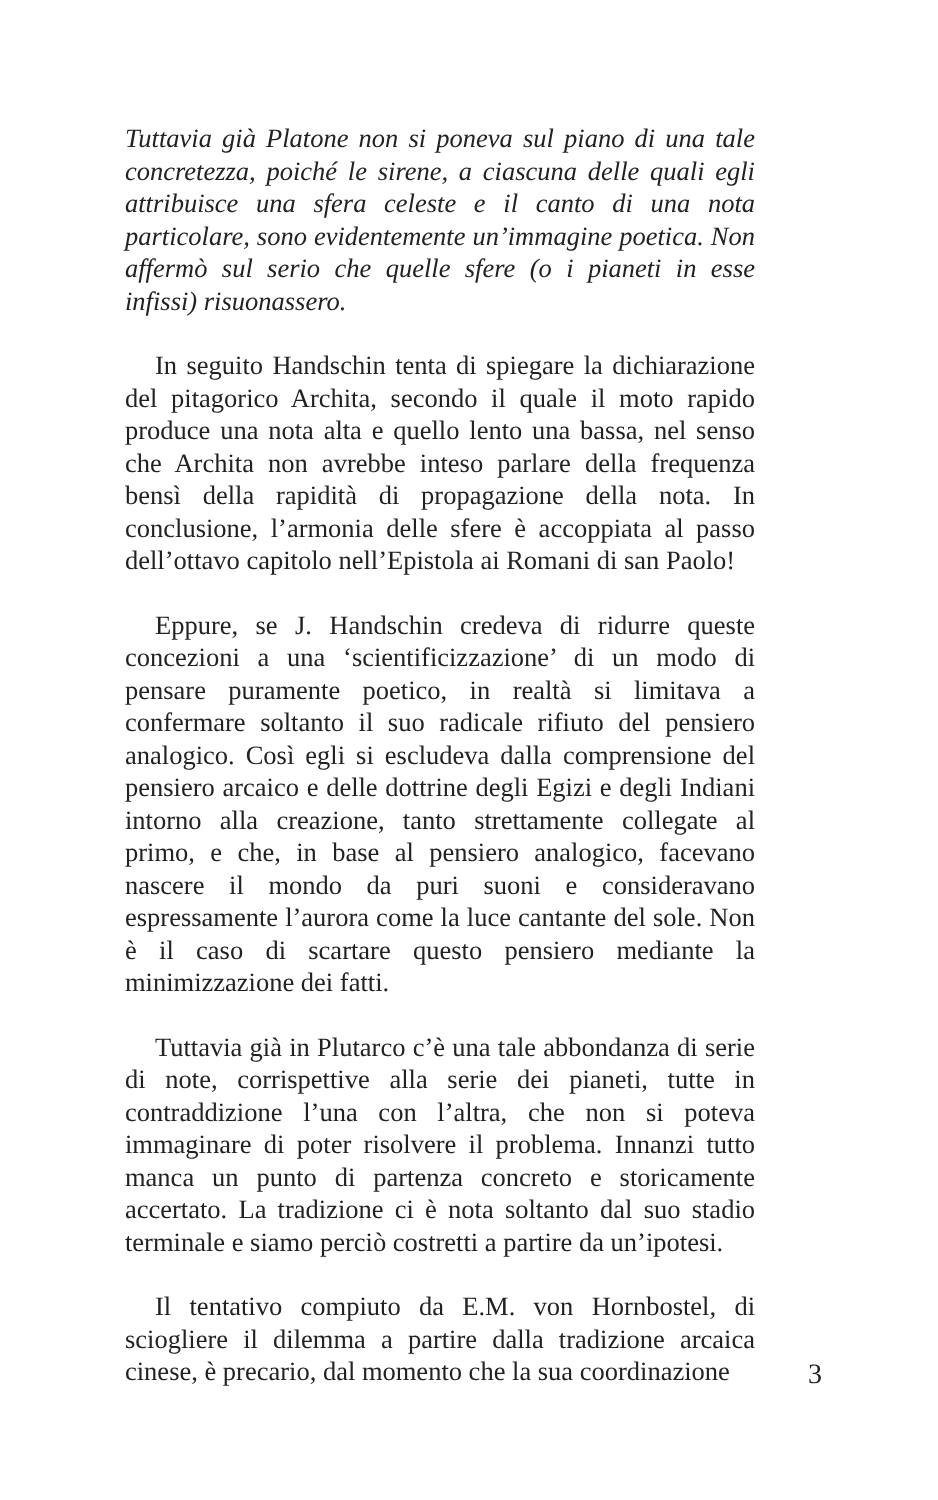Tuttavia già Platone non si poneva sul piano di una tale concretezza, poiché le sirene, a ciascuna delle quali egli attribuisce una sfera celeste e il canto di una nota particolare, sono evidentemente un’immagine poetica. Non affermò sul serio che quelle sfere (o i pianeti in esse infissi) risuonassero.
In seguito Handschin tenta di spiegare la dichiarazione del pitagorico Archita, secondo il quale il moto rapido produce una nota alta e quello lento una bassa, nel senso che Archita non avrebbe inteso parlare della frequenza bensì della rapidità di propagazione della nota. In conclusione, l’armonia delle sfere è accoppiata al passo dell’ottavo capitolo nell’Epistola ai Romani di san Paolo!
Eppure, se J. Handschin credeva di ridurre queste concezioni a una ‘scientificizzazione’ di un modo di pensare puramente poetico, in realtà si limitava a confermare soltanto il suo radicale rifiuto del pensiero analogico. Così egli si escludeva dalla comprensione del pensiero arcaico e delle dottrine degli Egizi e degli Indiani intorno alla creazione, tanto strettamente collegate al primo, e che, in base al pensiero analogico, facevano nascere il mondo da puri suoni e consideravano espressamente l’aurora come la luce cantante del sole. Non è il caso di scartare questo pensiero mediante la minimizzazione dei fatti.
Tuttavia già in Plutarco c’è una tale abbondanza di serie di note, corrispettive alla serie dei pianeti, tutte in contraddizione l’una con l’altra, che non si poteva immaginare di poter risolvere il problema. Innanzi tutto manca un punto di partenza concreto e storicamente accertato. La tradizione ci è nota soltanto dal suo stadio terminale e siamo perciò costretti a partire da un’ipotesi.
Il tentativo compiuto da E.M. von Hornbostel, di sciogliere il dilemma a partire dalla tradizione arcaica cinese, è precario, dal momento che la sua coordinazione
3